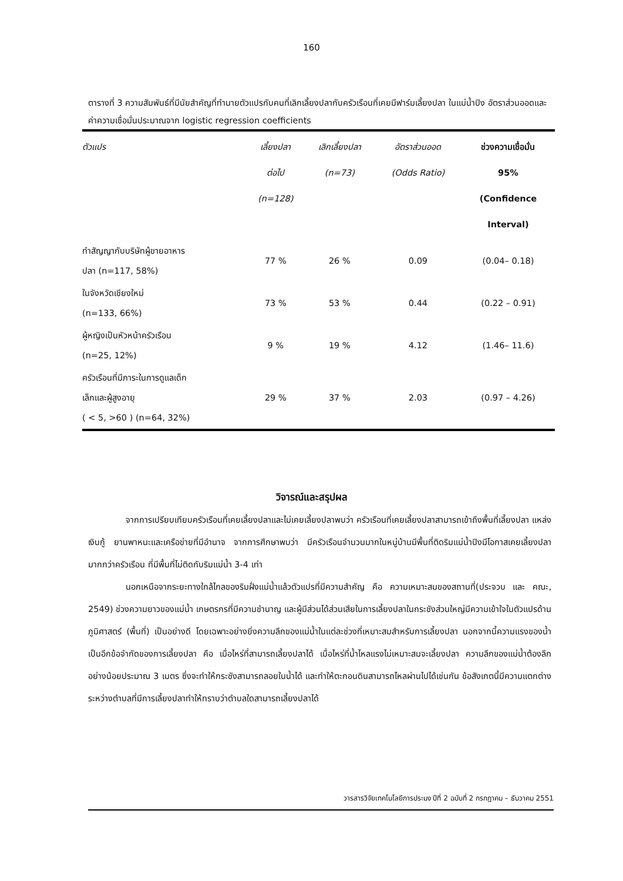160
ตารางที่ 3 ความสัมพันธ์ที่มีนัยสำคัญที่ทำนายตัวแปรกับคนที่เลิกเลี้ยงปลากับครัวเรือนที่เคยมีฟาร์มเลี้ยงปลา ในแม่น้ำปิง อัตราส่วนออดและค่าความเชื่อมั่นประมาณจาก logistic regression coefficients
| ตัวแปร | เลี้ยงปลา ต่อไป (n=128) | เลิกเลี้ยงปลา (n=73) | อัตราส่วนออด (Odds Ratio) | ช่วงความเชื่อมั่น 95% (Confidence Interval) |
| --- | --- | --- | --- | --- |
| ทำสัญญากับบริษัทผู้ขายอาหาร ปลา (n=117, 58%) | 77 % | 26 % | 0.09 | (0.04– 0.18) |
| ในจังหวัดเชียงใหม่ (n=133, 66%) | 73 % | 53 % | 0.44 | (0.22 – 0.91) |
| ผู้หญิงเป็นหัวหน้าครัวเรือน (n=25, 12%) | 9 % | 19 % | 4.12 | (1.46– 11.6) |
| ครัวเรือนที่มีภาระในการดูแลเด็ก เล็กและผู้สูงอายุ ( < 5, >60 ) (n=64, 32%) | 29 % | 37 % | 2.03 | (0.97 – 4.26) |
วิจารณ์และสรุปผล
จากการเปรียบเทียบครัวเรือนที่เคยเลี้ยงปลาและไม่เคยเลี้ยงปลาพบว่า ครัวเรือนที่เคยเลี้ยงปลาสามารถเข้าถึงพื้นที่เลี้ยงปลา แหล่งเงินกู้ ยานพาหนะและเครือข่ายที่มีอำนาจ จากการศึกษาพบว่า มีครัวเรือนจำนวนมากในหมู่บ้านมีพื้นที่ติดริมแม่น้ำปิงมีโอกาสเคยเลี้ยงปลามากกว่าครัวเรือน ที่มีพื้นที่ไม่ติดกับริมแม่น้ำ 3-4 เท่า
นอกเหนือจากระยะทางใกล้ไกลของริมฝั่งแม่น้ำแล้วตัวแปรที่มีความสำคัญ คือ ความเหมาะสมของสถานที่(ประจวบ และ คณะ, 2549) ช่วงความยาวของแม่น้ำ เกษตรกรที่มีความชำนาญ และผู้มีส่วนได้ส่วนเสียในการเลี้ยงปลาในกระชังส่วนใหญ่มีความเข้าใจในตัวแปรด้านภูมิศาสตร์ (พื้นที่) เป็นอย่างดี โดยเฉพาะอย่างยิ่งความลึกของแม่น้ำในแต่ละช่วงที่เหมาะสมสำหรับการเลี้ยงปลา นอกจากนี้ความแรงของน้ำ เป็นอีกข้อจำกัดของการเลี้ยงปลา คือ เมื่อไหร่ที่สามารถเลี้ยงปลาได้ เมื่อไหร่ที่น้ำไหลแรงไม่เหมาะสมจะเลี้ยงปลา ความลึกของแม่น้ำต้องลึกอย่างน้อยประมาณ 3 เมตร ซึ่งจะทำให้กระชังสามารถลอยในน้ำได้ และทำให้ตะกอนดินสามารถไหลผ่านไปได้เช่นกัน ข้อสังเกตนี้มีความแตกต่างระหว่างตำบลที่มีการเลี้ยงปลาทำให้ทราบว่าตำบลใดสามารถเลี้ยงปลาได้
วารสารวิจัยเทคโนโลยีการประมง ปีที่ 2 ฉบับที่ 2 กรกฎาคม – ธันวาคม 2551